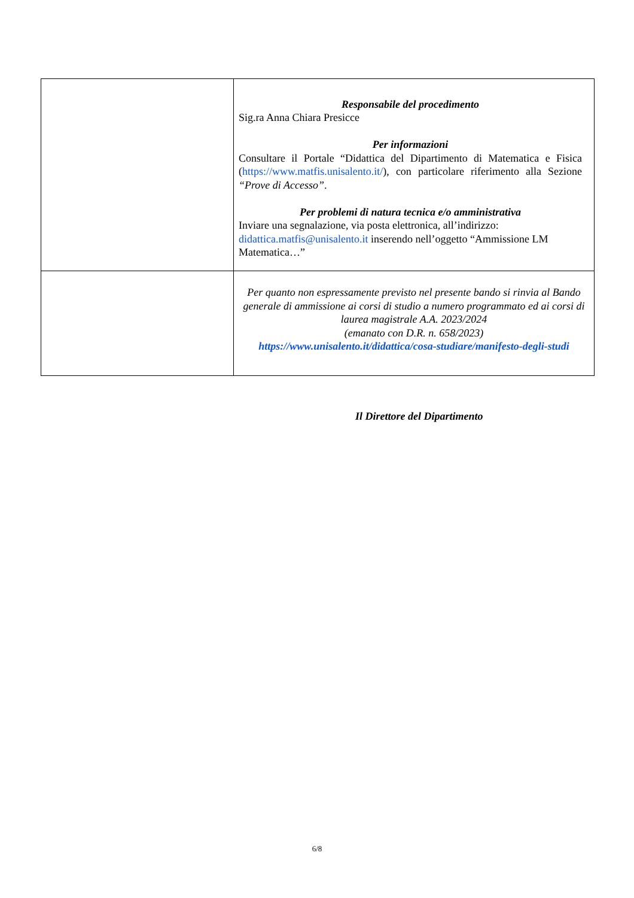| | Responsabile del procedimento Sig.ra Anna Chiara Presicce Per informazioni Consultare il Portale “Didattica del Dipartimento di Matematica e Fisica ( https://www.matfis.unisalento.it/ ), con particolare riferimento alla Sezione “Prove di Accesso” . Per problemi di natura tecnica e/o amministrativa Inviare una segnalazione, via posta elettronica, all’indirizzo: didattica.matfis@unisalento.it inserendo nell’oggetto “Ammissione LM Matematica…” |
| | Per quanto non espressamente previsto nel presente bando si rinvia al Bando generale di ammissione ai corsi di studio a numero programmato ed ai corsi di laurea magistrale A.A. 2023/2024 (emanato con D.R. n. 658/2023) https://www.unisalento.it/didattica/cosa-studiare/manifesto-degli-studi |
Il Direttore del Dipartimento
6/8